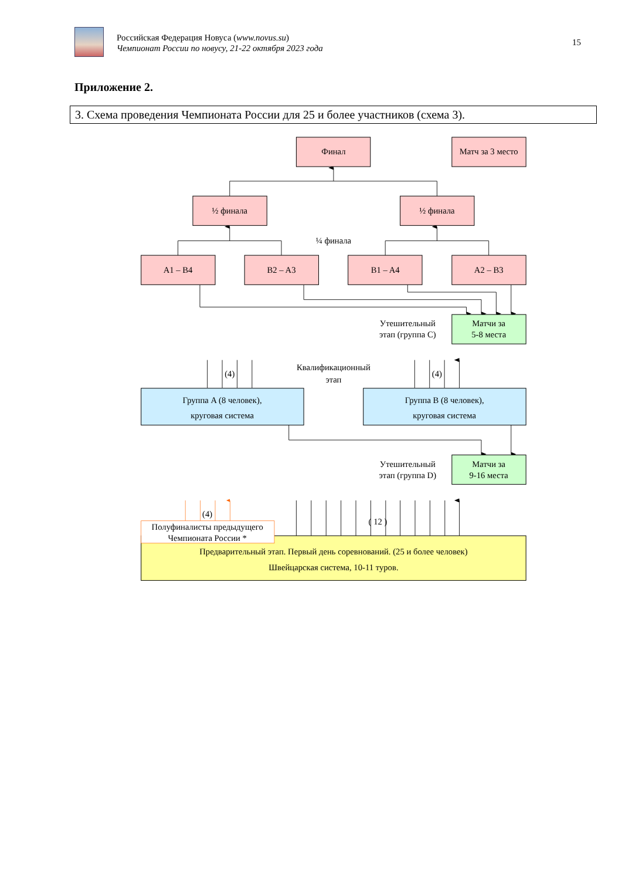Российская Федерация Новуса (www.novus.su)
Чемпионат России по новусу, 21-22 октября 2023 года
15
Приложение 2.
3. Схема проведения Чемпионата России для 25 и более участников (схема 3).
Финал
Матч за 3 место
½ финала
½ финала
¼ финала
A1 – B4
B2 – A3
B1 – A4
A2 – B3
Утешительный
этап (группа C)
Матчи за
5-8 места
(4)
Квалификационный
этап
(4)
Группа A (8 человек),
круговая система
Группа B (8 человек),
круговая система
Утешительный
этап (группа D)
Матчи за
9-16 места
(4)
( 12 )
Полуфиналисты предыдущего
Чемпионата России *
Предварительный этап. Первый день соревнований. (25 и более человек)
Швейцарская система, 10-11 туров.